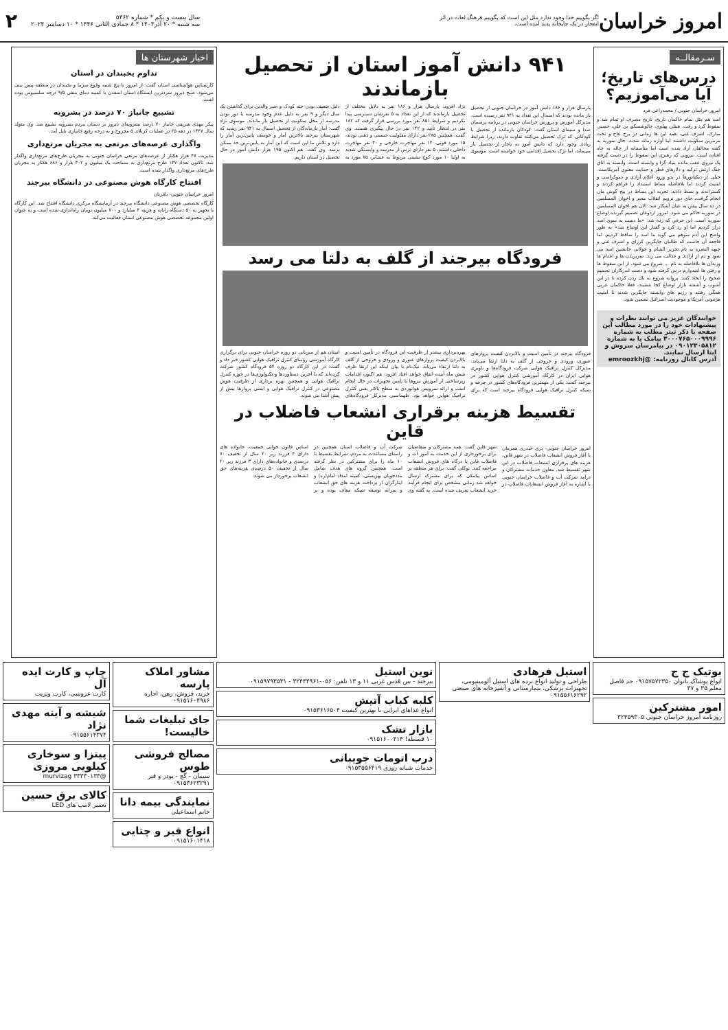امروز خراسان
اگر بگوییم خدا وجود ندارد مثل این است که بگوییم فرهنگ لغات در اثر انفجار در یک چاپخانه پدید آمده است.
سال بیست و یکم * شماره ۵۴۶۲
سه شنبه * ۲۰ آذر۱۴۰۳ * ۸ جمادی الثانی ۱۴۴۶ * ۱۰ دسامبر ۲۰۲۴
۲
سـرمقالــه
درس‌های تاریخ؛ آیا می‌آموزیم؟
امروز خراسان جنوبی / محمدراعی فرد
اسد هم مثل تمام حاکمان تاریخ، تاریخ مصرف او تمام شد و سقوط کرد و رفت. هیتلر، پهلوی، چائوشسکو، بن علی، حسنی مبارک، اشرف غنی، همه این ها زمانی در برج عاج و تخت مرمرین سکونت داشتند اما آواره زمانه شدند. حال سوریه به گفته مخالفان آزاد شده است اما متأسفانه از چاله به چاه افتاده است. نیرویی که رهبری این سقوط را در دست گرفته یک نیروی عقب مانده بنیاد گرا و وابسته است، وابسته به اتاق جنگ ارتش ترکیه و دلارهای قطر و حمایت معنوی آمریکاست. خیلی از دیکتاتورها در بدو ورود اعلام آزادی و دموکراسی و امنیت کردند اما بلافاصله بساط استبداد را فراهم کردند و گستراندند و بسط دادند. تجربه این بساط در بیخ گوش مان انجام گرفت، جای دور نرویم انقلاب مصر و اخوان المسلمین در ده سال پیش به عیان آشکار شد. الان هم اخوان المسلمین در سوریه حاکم می شود. امروز اردوغان تصمیم گیرنده اوضاع سوریه است. این حرفی که زده شد: «ما دست به سوی اسد دراز کردیم اما او رد کرد و گفتار این اوضاع شد» به طور واضح این آدم متوهم می گوید ما اسد را ساقط کردیم. اما فاجعه آن جاست که طالبان جایگزین کرزای و اشرف غنی و جبهه النصره به نام تحریر الشام و جولانی جانشین اسد می شود و دم از آزادی و عدالت می زند. سربریدن ها و اعدام ها وزندان ها بلافاصله به نام ... شروع می شود. از این سقوط ها و رفتن ها امیدوارم درس گرفته شود و دست اندرکاران تصمیم صحیح را اتخاذ کنند. پروانه شروع به بال زدن کرده تا در این آشوب و آشفته بازار اوضاع کجا بنشیند، فعلا حاکمان عربی همگی رفتند و رژیم های وابسته جایگزین شدند تا امنیت هژمونی آمریکا و موجودیت اسرائیل تضمین شود.
خوانندگان عزیز می توانند نظرات و پیشنهادات خود را در مورد مطالب این صفحه با ذکر تیتر مطلب به شماره ۳۰۰۰۷۶۵۰۰۰۹۹۹۶ پیامک یا به شماره ۰۹۰۱۲۳۰۵۸۱۲ در پیامرسان سروش و ایتا ارسال نمایند.
آدرس کانال روزنامه: @emroozkhj
۹۴۱ دانش آموز استان از تحصیل بازماندند
پارسال هزار و ۱۸۶ دانش آموز در خراسان جنوبی از تحصیل باز مانده بودند که امسال این تعداد به ۹۴۱ نفر رسیده است. مدیرکل آموزش و پرورش خراسان جنوبی در برنامه پرسمان صدا و سیمای استان گفت: کودکان بازمانده از تحصیل با کودکانی که ترک تحصیل می‌کنند تفاوت دارند، زیرا شرایط زیادی وجود دارد که دانش آموز به ناچار از تحصیل باز می‌ماند، اما ترک تحصیل اقدامی خود خواسته است. موسوی نژاد افزود: پارسال هزار و ۱۸۶ نفر به دلایل مختلف از تحصیل بازماندند که از این تعداد به ۵ نفرشان دسترسی پیدا نکردیم و شرایط ۸۵۱ نفر مورد بررسی قرار گرفت که ۱۸۲ نفر در انتظار تأیید و ۱۴۲ نفر در حال پیگیری هستند. وی گفت: همچنین ۲۸۵ نفر دارای معلولیت جسمی و ذهنی بودند، ۱۵ مورد فوتی، ۱۲ نفر مهاجرت خارجی و ۴۰ نفر مهاجرت داخلی داشتند، ۵ نفر دارای ترس از مدرسه و وابستگی شدید به اولیا ۱۰ مورد کوچ نشینی مربوط به عشایر، ۷۵ مورد به دلیل ضعیف بودن جثه کودک و صبر والدین برای گذاشتن یک سال دیگر و ۹ نفر به دلیل عدم وجود مدرسه یا دور بودن مدرسه از محل سکونت از تحصیل باز ماندند. موسوی نژاد گفت: آمار بازماندگان از تحصیل امسال به ۹۴۱ نفر رسید که شهرستان بیرجند بالاترین آمار و خوسف پایین‌ترین آمار را دارد و تلاش ما این است که این آمار به پایین‌ترین حد ممکن برسد. وی گفت: هم اکنون ۱۹۵ هزار دانش آموز در حال تحصیل در استان داریم.
فرودگاه بیرجند از گلف به دلتا می رسد
فرودگاه بیرجند در تأمین امنیت و بالابردن کیفیت پروازهای عبوری، ورودی و خروجی از گلف به دلتا ارتقا می‌یابد. مدیرکل کنترل ترافیک هوایی شرکت فرودگاه‌ها و ناوبری هوایی ایران در کارگاه آموزشی کنترل هوایی کشور در بیرجند گفت: یکی از مهمترین فرودگاه‌های کشور در چرخه و شبکه کنترل ترافیک هوایی فرودگاه بیرجند است که برای بهره‌برداری بیشتر از ظرفیت این فرودگاه در تأمین امنیت و بالابردن کیفیت پروازهای عبوری و ورودی و خروجی از گلف به دلتا ارتقاء می‌یابد. نیک‌نام با بیان اینکه این ارتقا ظرف شش ماه آینده اتفاق خواهد افتاد افزود: هم اکنون اقدامات زیرساختی از آموزش نیروها تا تأمین تجهیزات در حال انجام است و ارائه سرویس هوانوردی به سطح بالاتر یعنی کنترل ترافیک هوایی خواهد بود. طهماسبی مدیرکل فرودگاه‌های استان هم از میزبانی دو روزه خراسان جنوبی برای برگزاری کارگاه آموزشی رؤسای کنترل ترافیک هوایی کشور خبر داد و گفت: در این کارگاه دو روزه ۵۴ فرودگاه کشور شرکت کرده‌اند که با آخرین دستاوردها و تکنولوژی‌ها در حوزه کنترل ترافیک هوایی و همچنین بهره برداری از ظرفیت هوش مصنوعی در کنترل ترافیک هوایی و ایمنی پروازها بیش از پیش آشنا می شوند.
تقسیط هزینه برقراری انشعاب فاضلاب در قاین
امروز خراسان جنوبی- پری حیدری همزمان با آغاز فروش انشعاب فاضلاب در شهر قاین، هزینه های برقراری انشعاب فاضلاب در این شهر تقسیط شد. معاون خدمات مشترکان و درآمد شرکت آب و فاضلاب خراسان جنوبی با اشاره به آغاز فروش انشعابات فاضلاب در شهر قاین گفت: همه مشترکان و متقاضیان برای برخورداری از این خدمت به امور آب و فاضلاب قاین یا درگاه های فروش انشعاب مراجعه کنند. توکلی گفت: برای هر منطقه بر اساس پیامکی که برای مشترک ارسال خواهد شد زمانی مشخص برای انجام فرآیند خرید انشعاب تعریف شده است. به گفته وی شرکت آب و فاضلاب استان همچنین در راستای مساعدت به مردم، شرایط تقسیط تا ۱۰ ماه را برای مشترکین در نظر گرفته است. همچنین گروه های هدف شامل مددجویان بهزیستی، کمیته امداد امام(ره) و ایثارگران از پرداخت هزینه های حق انشعاب و سرانه توسعه شبکه معاف بوده و بر اساس قانون جوانی جمعیت، خانواده های دارای ۴ فرزند زیر ۲۰ سال از تخفیف ۷۰ درصدی و خانواده‌های دارای ۳ فرزند زیر ۲۰ سال از تخفیف ۵۰ درصدی هزینه‌های حق انشعاب برخوردار می شوند.
اخبار شهرستان ها
تداوم یخبندان در استان
کارشناس هواشناسی استان گفت: از امروز تا پنج شنبه وقوع سرما و یخبندان در منطقه پیش بینی می‌شود. صبح دیروز سردترین ایستگاه استان اسفدن با کمینه دمای منفی ۹/۵ درجه سلسیوس بوده است.
تشییع جانباز ۷۰ درصد در بشرویه
پیکر مهدی شریفی جانباز ۷۰ درصد بشرویه‌ای دیروز بر دستان مردم بشرویه تشییع شد. وی متولد سال ۱۳۴۷ در دهه ۶۵ در عملیات کربلای ۵ مجروح و به درجه رفیع جانبازی نایل آمد.
واگذاری عرصه‌های مرتعی به مجریان مرتع‌داری
مدیریت ۴۷ هزار هکتار از عرصه‌های مرتعی خراسان جنوبی به مجریان طرح‌های مرتع‌داری واگذار شد. تاکنون تعداد ۱۳۷ طرح مرتع‌داری به مساحت یک میلیون و ۳۰۲ هزار و ۶۸۶ هکتار به مجریان طرح‌های مرتع‌داری واگذار شده است.
افتتاح کارگاه هوش مصنوعی در دانشگاه بیرجند
امروز خراسان جنوبی- باقریان
کارگاه تخصصی هوش مصنوعی دانشگاه بیرجند در آزمایشگاه مرکزی دانشگاه افتتاح شد. این کارگاه با تجهیز به ۵۰ دستگاه رایانه و هزینه ۴ میلیارد و ۷۰۰ میلیون تومان راه‌اندازی شده است و به عنوان اولین مجموعه تخصصی هوش مصنوعی استان فعالیت می‌کند.
بوتیک ج ج
انواع پوشاک بانوان ۰۹۱۵۷۵۷۲۳۵۰ حد فاصل معلم ۳۵ و ۳۷
امور مشترکین
روزنامه امروز خراسان جنوبی ۳۲۴۵۹۳۰۵
استیل فرهادی
طراحی و تولید انواع نرده های استیل آلومینیومی، تجهیزات پزشکی، بیمارستانی و آشپزخانه های صنعتی ۰۹۱۵۵۶۱۶۲۹۲
نوین استیل
بیرجند - بین قدس غربی ۱۱ و ۱۳ تلفن: ۰۵۶-۳۲۴۴۴۹۶۱ - ۰۹۱۵۹۷۹۳۵۳۱
کلبه کباب آتیش
انواع غذاهای ایرانی با بهترین کیفیت ۰۹۱۵۳۶۱۶۵۰۴
بازار تشک
۱۰ قسطه! ۰۹۱۵۱۶۰۰۴۱۴
درب اتومات جویبانی
خدمات شبانه روزی ۰۹۱۵۳۵۵۶۴۱۹
مشاور املاک پارسه
خرید، فروش، رهن، اجاره ۰۹۱۵۱۶۰۴۹۸۶
جای تبلیغات شما خالیست!
مصالح فروشی طوس
سیمان - گچ - پودر و قیر ۰۹۱۵۳۶۲۳۲۹۱
نمایندگی بیمه دانا
خانم اسماعیلی
انواع قیر و چتایی
۰۹۱۵۱۶۰۱۴۱۸
چاپ و کارت ایده آل
کارت عروسی، کارت ویزیت
شیشه و آینه مهدی نژاد
۰۹۱۵۵۶۱۴۳۷۴
پیتزا و سوخاری کیلویی مروزی
@murvizag ۳۳۳۳۰۱۳۳
کالای برق حسین
تعمیر لامپ های LED